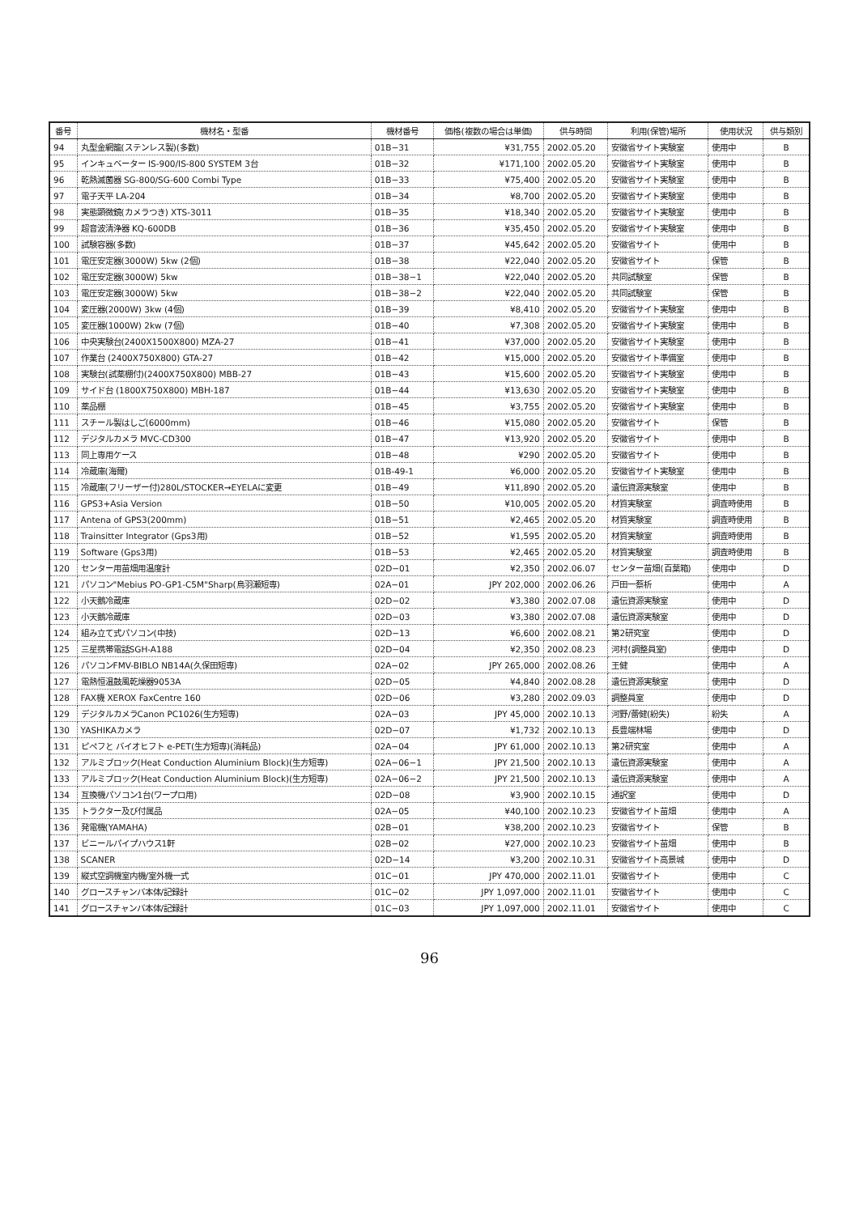| 番号 | 機材名・型番 | 機材番号 | 価格(複数の場合は単価) | 供与時間 | 利用(保管)場所 | 使用状況 | 供与類別 |
| --- | --- | --- | --- | --- | --- | --- | --- |
| 94 | 丸型金網籠(ステンレス製)(多数) | 01B−31 | ¥31,755 | 2002.05.20 | 安徽省サイト実験室 | 使用中 | B |
| 95 | インキュベーター IS-900/IS-800 SYSTEM 3台 | 01B−32 | ¥171,100 | 2002.05.20 | 安徽省サイト実験室 | 使用中 | B |
| 96 | 乾熱滅菌器 SG-800/SG-600 Combi Type | 01B−33 | ¥75,400 | 2002.05.20 | 安徽省サイト実験室 | 使用中 | B |
| 97 | 電子天平 LA-204 | 01B−34 | ¥8,700 | 2002.05.20 | 安徽省サイト実験室 | 使用中 | B |
| 98 | 実態顕微鏡(カメラつき) XTS-3011 | 01B−35 | ¥18,340 | 2002.05.20 | 安徽省サイト実験室 | 使用中 | B |
| 99 | 超音波清浄器 KQ-600DB | 01B−36 | ¥35,450 | 2002.05.20 | 安徽省サイト実験室 | 使用中 | B |
| 100 | 試験容器(多数) | 01B−37 | ¥45,642 | 2002.05.20 | 安徽省サイト | 使用中 | B |
| 101 | 電圧安定器(3000W) 5kw (2個) | 01B−38 | ¥22,040 | 2002.05.20 | 安徽省サイト | 保管 | B |
| 102 | 電圧安定器(3000W) 5kw | 01B−38−1 | ¥22,040 | 2002.05.20 | 共同試験室 | 保管 | B |
| 103 | 電圧安定器(3000W) 5kw | 01B−38−2 | ¥22,040 | 2002.05.20 | 共同試験室 | 保管 | B |
| 104 | 変圧器(2000W) 3kw (4個) | 01B−39 | ¥8,410 | 2002.05.20 | 安徽省サイト実験室 | 使用中 | B |
| 105 | 変圧器(1000W) 2kw (7個) | 01B−40 | ¥7,308 | 2002.05.20 | 安徽省サイト実験室 | 使用中 | B |
| 106 | 中央実験台(2400X1500X800) MZA-27 | 01B−41 | ¥37,000 | 2002.05.20 | 安徽省サイト実験室 | 使用中 | B |
| 107 | 作業台 (2400X750X800) GTA-27 | 01B−42 | ¥15,000 | 2002.05.20 | 安徽省サイト準備室 | 使用中 | B |
| 108 | 実験台(試薬棚付)(2400X750X800) MBB-27 | 01B−43 | ¥15,600 | 2002.05.20 | 安徽省サイト実験室 | 使用中 | B |
| 109 | サイド台 (1800X750X800) MBH-187 | 01B−44 | ¥13,630 | 2002.05.20 | 安徽省サイト実験室 | 使用中 | B |
| 110 | 薬品棚 | 01B−45 | ¥3,755 | 2002.05.20 | 安徽省サイト実験室 | 使用中 | B |
| 111 | スチール製はしご(6000mm) | 01B−46 | ¥15,080 | 2002.05.20 | 安徽省サイト | 保管 | B |
| 112 | デジタルカメラ MVC-CD300 | 01B−47 | ¥13,920 | 2002.05.20 | 安徽省サイト | 使用中 | B |
| 113 | 同上専用ケース | 01B−48 | ¥290 | 2002.05.20 | 安徽省サイト | 使用中 | B |
| 114 | 冷蔵庫(海爾) | 01B-49-1 | ¥6,000 | 2002.05.20 | 安徽省サイト実験室 | 使用中 | B |
| 115 | 冷蔵庫(フリーザー付)280L/STOCKER→EYELAに変更 | 01B−49 | ¥11,890 | 2002.05.20 | 遺伝資源実験室 | 使用中 | B |
| 116 | GPS3+Asia Version | 01B−50 | ¥10,005 | 2002.05.20 | 材質実験室 | 調査時使用 | B |
| 117 | Antena of GPS3(200mm) | 01B−51 | ¥2,465 | 2002.05.20 | 材質実験室 | 調査時使用 | B |
| 118 | Trainsitter Integrator (Gps3用) | 01B−52 | ¥1,595 | 2002.05.20 | 材質実験室 | 調査時使用 | B |
| 119 | Software (Gps3用) | 01B−53 | ¥2,465 | 2002.05.20 | 材質実験室 | 調査時使用 | B |
| 120 | センター用苗畑用温度計 | 02D−01 | ¥2,350 | 2002.06.07 | センター苗畑(百葉箱) | 使用中 | D |
| 121 | パソコン"Mebius PO-GP1-C5M"Sharp(烏羽瀬短専) | 02A−01 | JPY 202,000 | 2002.06.26 | 戸田一蔡析 | 使用中 | A |
| 122 | 小天鵝冷蔵庫 | 02D−02 | ¥3,380 | 2002.07.08 | 遺伝資源実験室 | 使用中 | D |
| 123 | 小天鵝冷蔵庫 | 02D−03 | ¥3,380 | 2002.07.08 | 遺伝資源実験室 | 使用中 | D |
| 124 | 組み立て式パソコン(中技) | 02D−13 | ¥6,600 | 2002.08.21 | 第2研究室 | 使用中 | D |
| 125 | 三星携帯電話SGH-A188 | 02D−04 | ¥2,350 | 2002.08.23 | 河村(調整員室) | 使用中 | D |
| 126 | パソコンFMV-BIBLO NB14A(久保田短専) | 02A−02 | JPY 265,000 | 2002.08.26 | 王健 | 使用中 | A |
| 127 | 電熱恒温鼓風乾燥器9053A | 02D−05 | ¥4,840 | 2002.08.28 | 遺伝資源実験室 | 使用中 | D |
| 128 | FAX機 XEROX FaxCentre 160 | 02D−06 | ¥3,280 | 2002.09.03 | 調整員室 | 使用中 | D |
| 129 | デジタルカメラCanon PC1026(生方短専) | 02A−03 | JPY 45,000 | 2002.10.13 | 河野/蕾健(紛失) | 紛失 | A |
| 130 | YASHIKAカメラ | 02D−07 | ¥1,732 | 2002.10.13 | 長豊端林場 | 使用中 | D |
| 131 | ピペフと バイオヒフト e-PET(生方短専)(消耗品) | 02A−04 | JPY 61,000 | 2002.10.13 | 第2研究室 | 使用中 | A |
| 132 | アルミブロック(Heat Conduction Aluminium Block)(生方短専) | 02A−06−1 | JPY 21,500 | 2002.10.13 | 遺伝資源実験室 | 使用中 | A |
| 133 | アルミブロック(Heat Conduction Aluminium Block)(生方短専) | 02A−06−2 | JPY 21,500 | 2002.10.13 | 遺伝資源実験室 | 使用中 | A |
| 134 | 互換機パソコン1台(ワープロ用) | 02D−08 | ¥3,900 | 2002.10.15 | 通訳室 | 使用中 | D |
| 135 | トラクター及び付属品 | 02A−05 | ¥40,100 | 2002.10.23 | 安徽省サイト苗畑 | 使用中 | A |
| 136 | 発電機(YAMAHA) | 02B−01 | ¥38,200 | 2002.10.23 | 安徽省サイト | 保管 | B |
| 137 | ビニールパイプハウス1軒 | 02B−02 | ¥27,000 | 2002.10.23 | 安徽省サイト苗畑 | 使用中 | B |
| 138 | SCANER | 02D−14 | ¥3,200 | 2002.10.31 | 安徽省サイト高景城 | 使用中 | D |
| 139 | 縦式空調機室内機/室外機一式 | 01C−01 | JPY 470,000 | 2002.11.01 | 安徽省サイト | 使用中 | C |
| 140 | グロースチャンバ本体/記録計 | 01C−02 | JPY 1,097,000 | 2002.11.01 | 安徽省サイト | 使用中 | C |
| 141 | グロースチャンバ本体/記録計 | 01C−03 | JPY 1,097,000 | 2002.11.01 | 安徽省サイト | 使用中 | C |
96